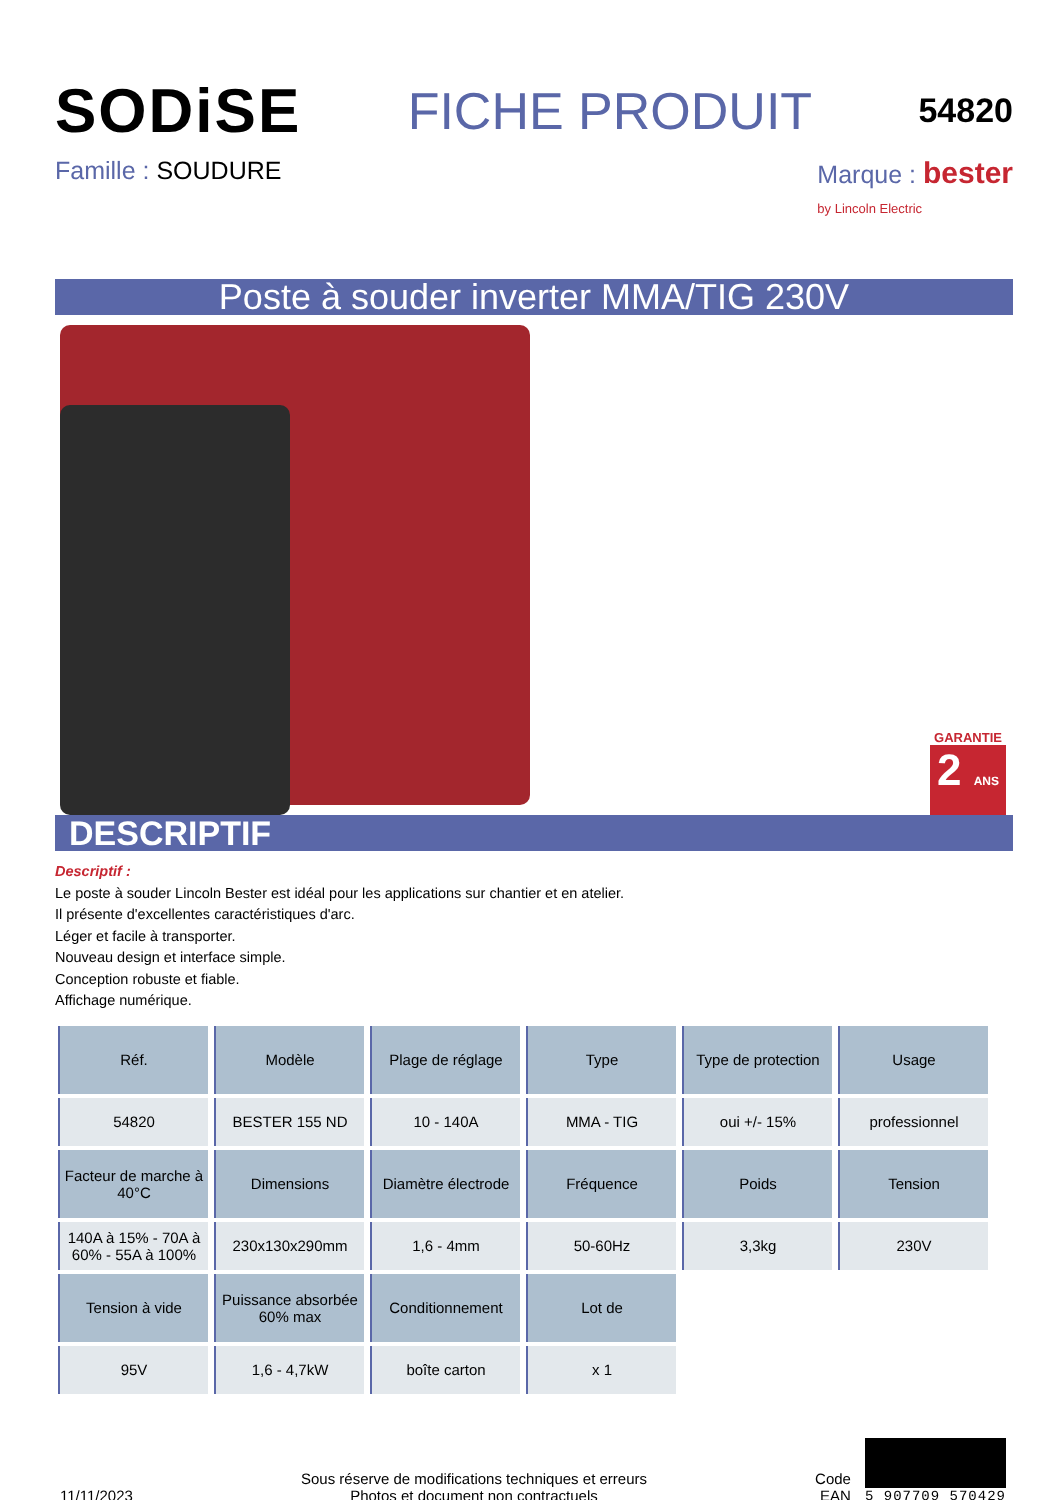SODiSE
FICHE PRODUIT
54820
Famille : SOUDURE Marque : bester
by Lincoln Electric
Poste à souder inverter MMA/TIG 230V
GARANTIE
2 ANS
DESCRIPTIF
Descriptif :
Le poste à souder Lincoln Bester est idéal pour les applications sur chantier et en atelier.
Il présente d'excellentes caractéristiques d'arc.
Léger et facile à transporter.
Nouveau design et interface simple.
Conception robuste et fiable.
Affichage numérique.
| Réf. | Modèle | Plage de réglage | Type | Type de protection | Usage |
| --- | --- | --- | --- | --- | --- |
| 54820 | BESTER 155 ND | 10 - 140A | MMA - TIG | oui +/- 15% | professionnel |
| Facteur de marche à 40°C | Dimensions | Diamètre électrode | Fréquence | Poids | Tension |
| 140A à 15% - 70A à 60% - 55A à 100% | 230x130x290mm | 1,6 - 4mm | 50-60Hz | 3,3kg | 230V |
| Tension à vide | Puissance absorbée 60% max | Conditionnement | Lot de | | |
| 95V | 1,6 - 4,7kW | boîte carton | x 1 | | |
11/11/2023
Sous réserve de modifications techniques et erreurs
Photos et document non contractuels
Code
EAN
5 907709 570429